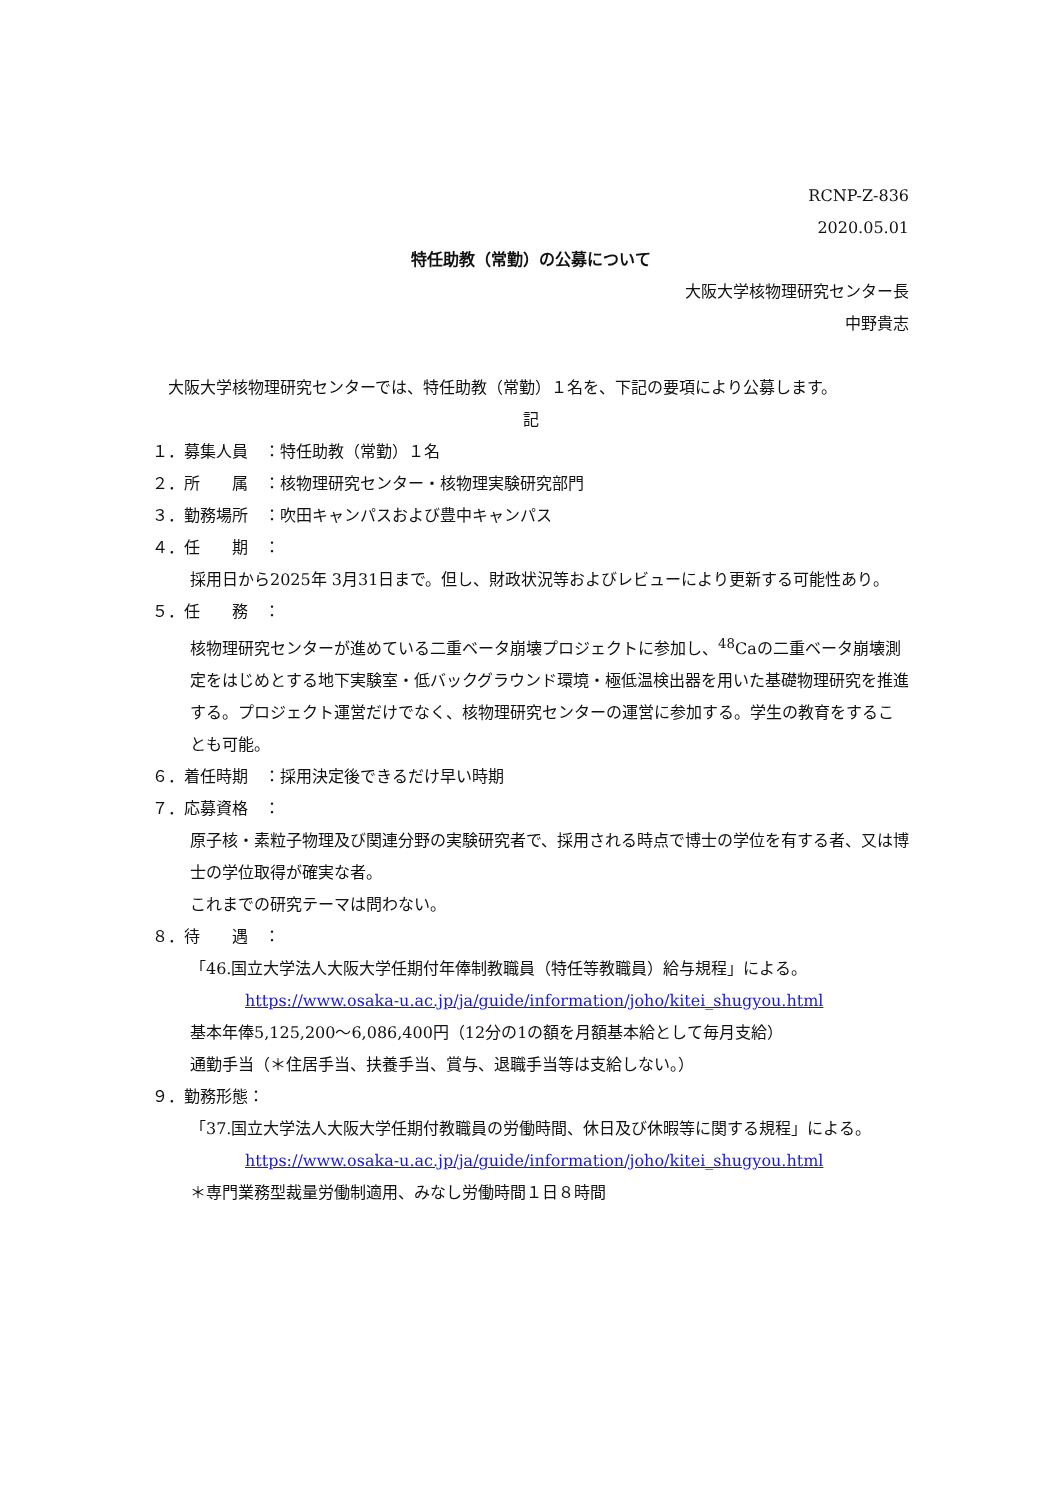RCNP-Z-836
2020.05.01
特任助教（常勤）の公募について
大阪大学核物理研究センター長
中野貴志
　大阪大学核物理研究センターでは、特任助教（常勤）１名を、下記の要項により公募します。
記
１．募集人員　：特任助教（常勤）１名
２．所　　属　：核物理研究センター・核物理実験研究部門
３．勤務場所　：吹田キャンパスおよび豊中キャンパス
４．任　　期　：
採用日から2025年 3月31日まで。但し、財政状況等およびレビューにより更新する可能性あり。
５．任　　務　：
核物理研究センターが進めている二重ベータ崩壊プロジェクトに参加し、<sup>48</sup>Caの二重ベータ崩壊測定をはじめとする地下実験室・低バックグラウンド環境・極低温検出器を用いた基礎物理研究を推進する。プロジェクト運営だけでなく、核物理研究センターの運営に参加する。学生の教育をすることも可能。
６．着任時期　：採用決定後できるだけ早い時期
７．応募資格　：
原子核・素粒子物理及び関連分野の実験研究者で、採用される時点で博士の学位を有する者、又は博士の学位取得が確実な者。
これまでの研究テーマは問わない。
８．待　　遇　：
「46.国立大学法人大阪大学任期付年俸制教職員（特任等教職員）給与規程」による。
https://www.osaka-u.ac.jp/ja/guide/information/joho/kitei_shugyou.html
基本年俸5,125,200～6,086,400円（12分の1の額を月額基本給として毎月支給）
通勤手当（＊住居手当、扶養手当、賞与、退職手当等は支給しない。）
９．勤務形態：
「37.国立大学法人大阪大学任期付教職員の労働時間、休日及び休暇等に関する規程」による。
https://www.osaka-u.ac.jp/ja/guide/information/joho/kitei_shugyou.html
＊専門業務型裁量労働制適用、みなし労働時間１日８時間